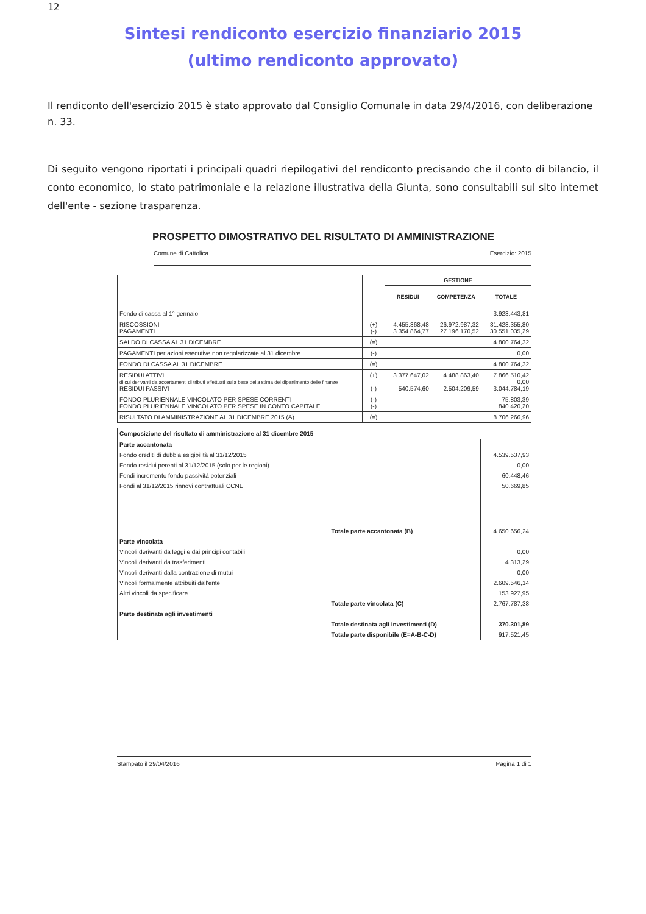12
Sintesi rendiconto esercizio finanziario 2015
(ultimo rendiconto approvato)
Il rendiconto dell'esercizio 2015 è stato approvato dal Consiglio Comunale in data 29/4/2016, con deliberazione n. 33.
Di seguito vengono riportati i principali quadri riepilogativi del rendiconto precisando che il conto di bilancio, il conto economico, lo stato patrimoniale e la relazione illustrativa della Giunta, sono consultabili sul sito internet dell'ente - sezione trasparenza.
PROSPETTO DIMOSTRATIVO DEL RISULTATO DI AMMINISTRAZIONE
Comune di Cattolica Esercizio: 2015
| | | GESTIONE | | |
| --- | --- | --- | --- | --- |
| | | RESIDUI | COMPETENZA | TOTALE |
| Fondo di cassa al 1° gennaio | | | | 3.923.443,81 |
| RISCOSSIONI PAGAMENTI | (+) (-) | 4.455.368,48 3.354.864,77 | 26.972.987,32 27.196.170,52 | 31.428.355,80 30.551.035,29 |
| SALDO DI CASSA AL 31 DICEMBRE | (=) | | | 4.800.764,32 |
| PAGAMENTI per azioni esecutive non regolarizzate al 31 dicembre | (-) | | | 0,00 |
| FONDO DI CASSA AL 31 DICEMBRE | (=) | | | 4.800.764,32 |
| RESIDUI ATTIVI di cui derivanti da accertamenti di tributi effettuati sulla base della stima del dipartimento delle finanze RESIDUI PASSIVI | (+) (-) | 3.377.647,02 540.574,60 | 4.488.863,40 2.504.209,59 | 7.866.510,42 0,00 3.044.784,19 |
| FONDO PLURIENNALE VINCOLATO PER SPESE CORRENTI FONDO PLURIENNALE VINCOLATO PER SPESE IN CONTO CAPITALE | (-) (-) | | | 75.803,39 840.420,20 |
| RISULTATO DI AMMINISTRAZIONE AL 31 DICEMBRE 2015 (A) | (=) | | | 8.706.266,96 |
| Composizione del risultato di amministrazione al 31 dicembre 2015 | | |
| Parte accantonata | | |
| Fondo crediti di dubbia esigibilità al 31/12/2015 | | 4.539.537,93 |
| Fondo residui perenti al 31/12/2015 (solo per le regioni) | | 0,00 |
| Fondi incremento fondo passività potenziali | | 60.448,46 |
| Fondi al 31/12/2015 rinnovi contrattuali CCNL | | 50.669,85 |
| | Totale parte accantonata (B) | 4.650.656,24 |
| Parte vincolata | | |
| Vincoli derivanti da leggi e dai principi contabili | | 0,00 |
| Vincoli derivanti da trasferimenti | | 4.313,29 |
| Vincoli derivanti dalla contrazione di mutui | | 0,00 |
| Vincoli formalmente attribuiti dall'ente | | 2.609.546,14 |
| Altri vincoli da specificare | | 153.927,95 |
| | Totale parte vincolata (C) | 2.767.787,38 |
| Parte destinata agli investimenti | | |
| | Totale destinata agli investimenti (D) | 370.301,89 |
| | Totale parte disponibile (E=A-B-C-D) | 917.521,45 |
Stampato il 29/04/2016 Pagina 1 di 1